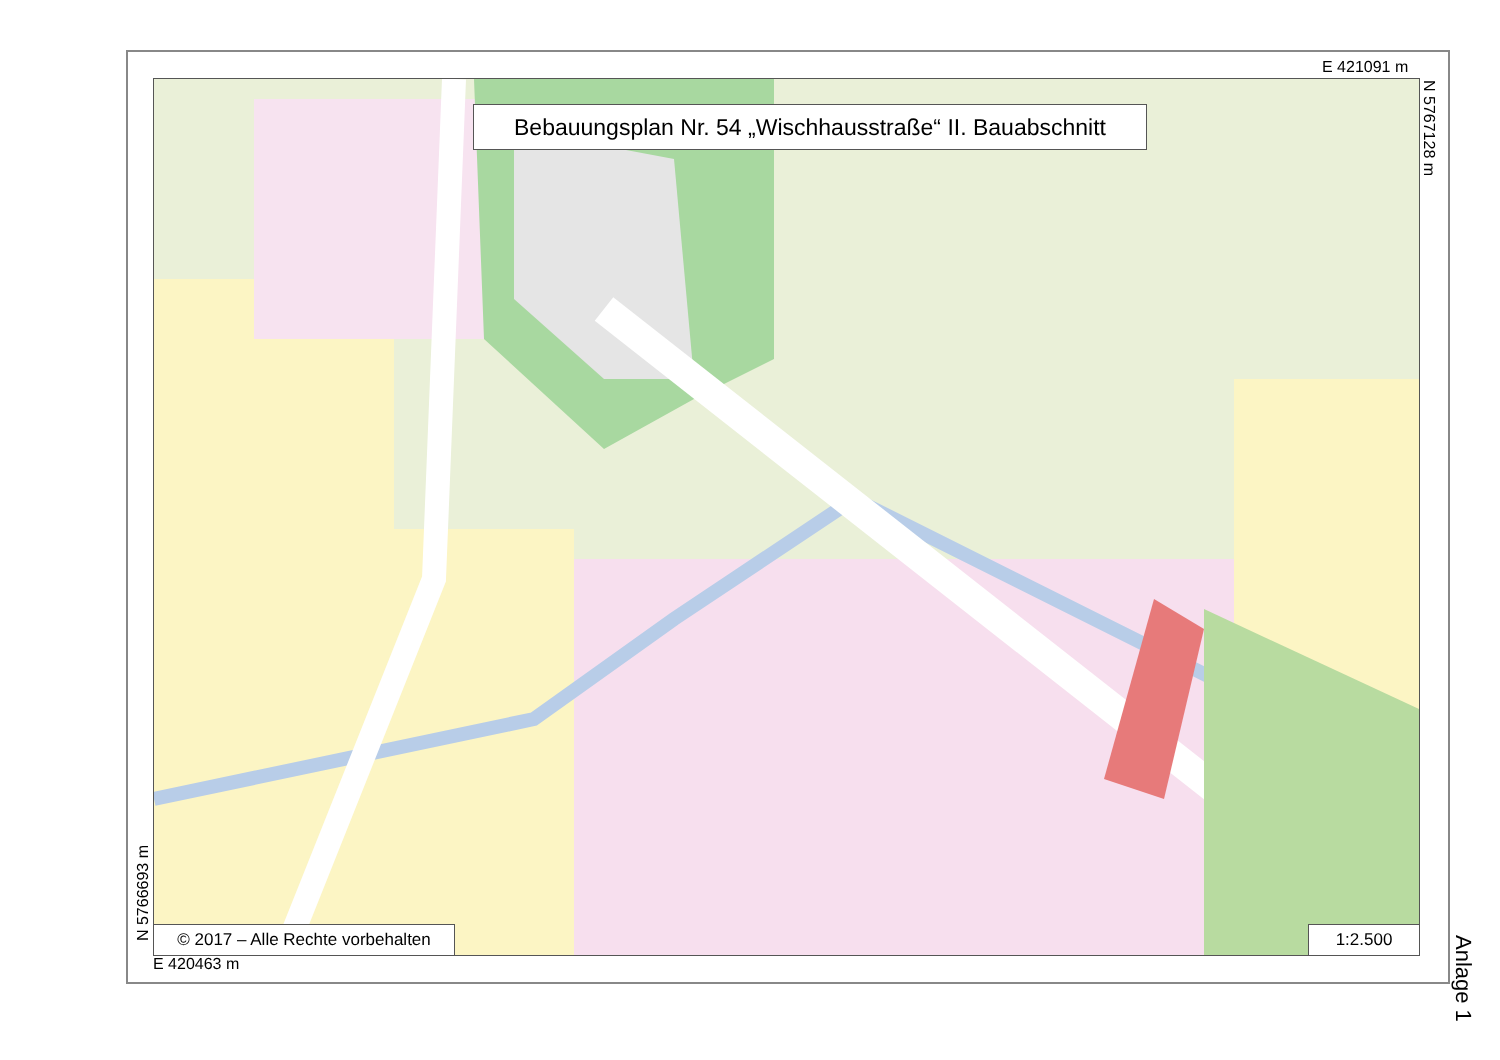E 421091 m
N 5767128 m
Bebauungsplan Nr. 54 „Wischhausstraße“ II. Bauabschnitt
© 2017 – Alle Rechte vorbehalten
1:2.500
N 5766693 m
E 420463 m
Anlage 1